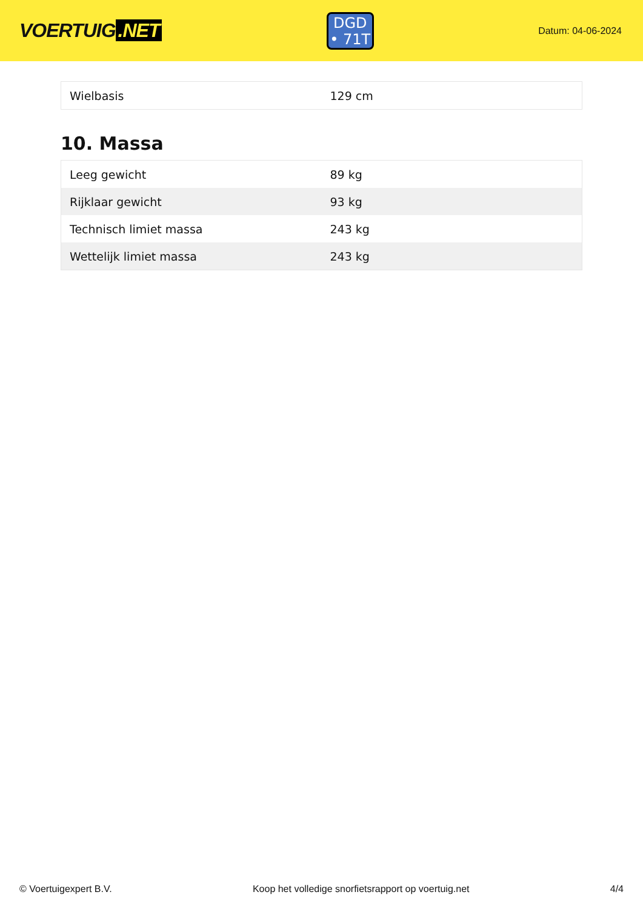VOERTUIG.NET
DGD
• 71T
Datum: 04-06-2024
| Wielbasis | 129 cm |
10. Massa
| Leeg gewicht | 89 kg |
| Rijklaar gewicht | 93 kg |
| Technisch limiet massa | 243 kg |
| Wettelijk limiet massa | 243 kg |
© Voertuigexpert B.V. Koop het volledige snorfietsrapport op voertuig.net 4/4